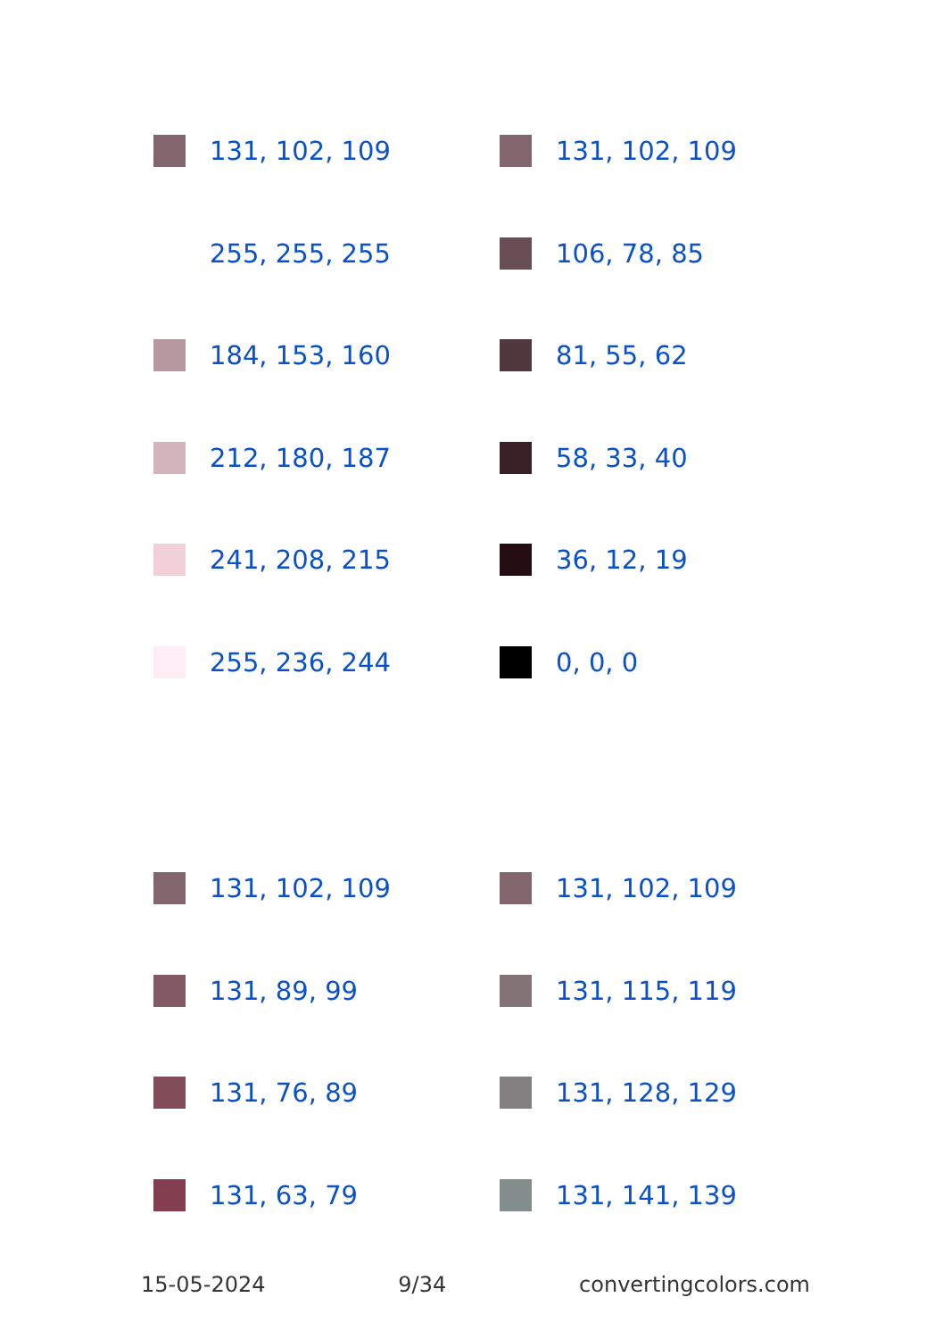131, 102, 109
131, 102, 109
255, 255, 255
106, 78, 85
184, 153, 160
81, 55, 62
212, 180, 187
58, 33, 40
241, 208, 215
36, 12, 19
255, 236, 244
0, 0, 0
131, 102, 109
131, 102, 109
131, 89, 99
131, 115, 119
131, 76, 89
131, 128, 129
131, 63, 79
131, 141, 139
15-05-2024 9/34 convertingcolors.com